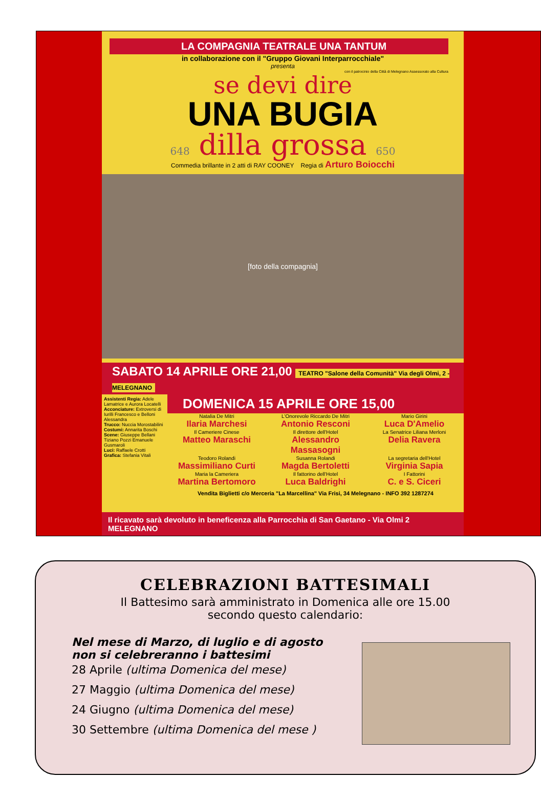LA COMPAGNIA TEATRALE UNA TANTUM
in collaborazione con il "Gruppo Giovani Interparrocchiale"
presenta
con il patrocinio della Città di Melegnano Assessorato alla Cultura
se devi dire
UNA BUGIA
648 dilla grossa 650
Commedia brillante in 2 atti di RAY COONEY Regia di Arturo Boiocchi
[foto della compagnia]
SABATO 14 APRILE ORE 21,00 TEATRO "Salone della Comunità" Via degli Olmi, 2 - MELEGNANO
Assistenti Regia: Adele Lamatrice e Aurora Locatelli
Acconciature: Extroversi di Iurilli Francesco e Belloni Alessandra
Trucco: Nuccia Morostabilini
Costumi: Annarita Boschi
Scene: Giuseppe Bellani Tiziano Pozzi Emanuele Gusmaroli
Luci: Raffaele Crotti
Grafica: Stefania Vitali
DOMENICA 15 APRILE ORE 15,00
Natalia De Mitri
Ilaria Marchesi
L'Onorevole Riccardo De Mitri
Antonio Resconi
Mario Girini
Luca D'Amelio
Il Cameriere Cinese
Matteo Maraschi
Il direttore dell'Hotel
Alessandro Massasogni
La Senatrice Liliana Merloni
Delia Ravera
Teodoro Rolandi
Massimiliano Curti
Susanna Rolandi
Magda Bertoletti
La segretaria dell'Hotel
Virginia Sapia
Maria la Cameriera
Martina Bertomoro
Il fattorino dell'Hotel
Luca Baldrighi
I Fattorini
C. e S. Ciceri
Vendita Biglietti c/o Merceria "La Marcellina" Via Frisi, 34 Melegnano - INFO 392 1287274
Il ricavato sarà devoluto in beneficenza alla Parrocchia di San Gaetano - Via Olmi 2 MELEGNANO
CELEBRAZIONI BATTESIMALI
Il Battesimo sarà amministrato in Domenica alle ore 15.00
secondo questo calendario:
Nel mese di Marzo, di luglio e di agosto
non si celebreranno i battesimi
28 Aprile (ultima Domenica del mese)
27 Maggio (ultima Domenica del mese)
24 Giugno (ultima Domenica del mese)
30 Settembre (ultima Domenica del mese )